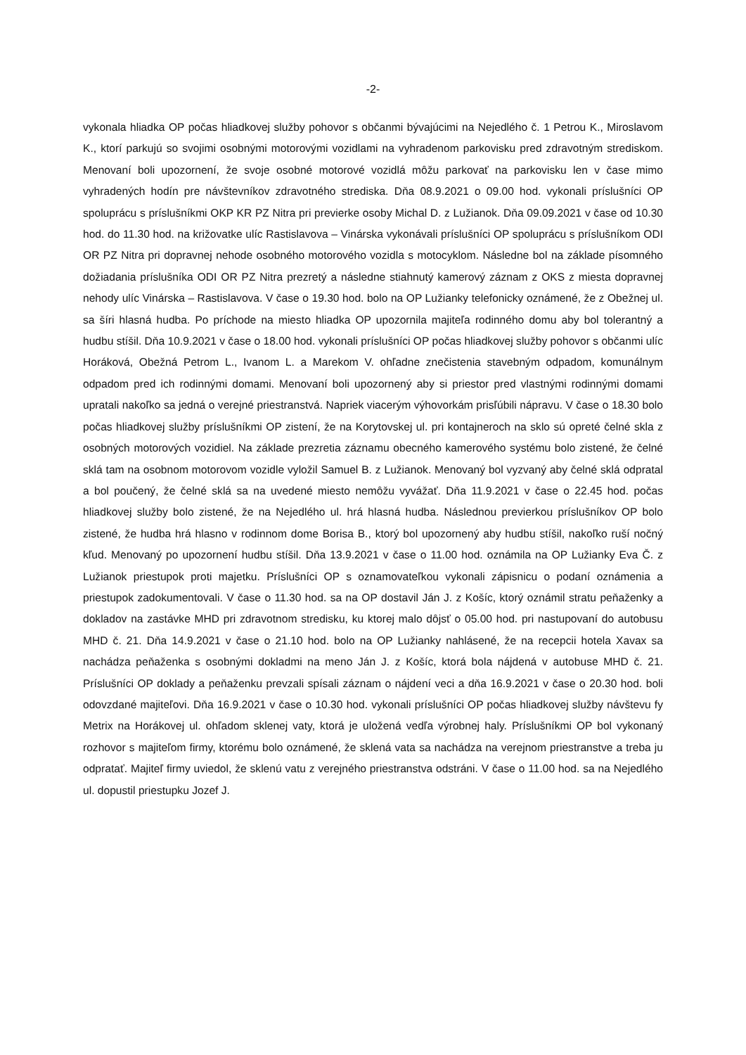-2-
vykonala hliadka OP počas hliadkovej služby pohovor s občanmi bývajúcimi na Nejedlého č. 1 Petrou K., Miroslavom K., ktorí parkujú so svojimi osobnými motorovými vozidlami na vyhradenom parkovisku pred zdravotným strediskom. Menovaní boli upozornení, že svoje osobné motorové vozidlá môžu parkovať na parkovisku len v čase mimo vyhradených hodín pre návštevníkov zdravotného strediska. Dňa 08.9.2021 o 09.00 hod. vykonali príslušníci OP spoluprácu s príslušníkmi OKP KR PZ Nitra pri previerke osoby Michal D. z Lužianok. Dňa 09.09.2021 v čase od 10.30 hod. do 11.30 hod. na križovatke ulíc Rastislavova – Vinárska vykonávali príslušníci OP spoluprácu s príslušníkom ODI OR PZ Nitra pri dopravnej nehode osobného motorového vozidla s motocyklom. Následne bol na základe písomného dožiadania príslušníka ODI OR PZ Nitra prezretý a následne stiahnutý kamerový záznam z OKS z miesta dopravnej nehody ulíc Vinárska – Rastislavova. V čase o 19.30 hod. bolo na OP Lužianky telefonicky oznámené, že z Obežnej ul. sa šíri hlasná hudba. Po príchode na miesto hliadka OP upozornila majiteľa rodinného domu aby bol tolerantný a hudbu stíšil. Dňa 10.9.2021 v čase o 18.00 hod. vykonali príslušníci OP počas hliadkovej služby pohovor s občanmi ulíc Horáková, Obežná Petrom L., Ivanom L. a Marekom V. ohľadne znečistenia stavebným odpadom, komunálnym odpadom pred ich rodinnými domami. Menovaní boli upozornený aby si priestor pred vlastnými rodinnými domami upratali nakoľko sa jedná o verejné priestranstvá. Napriek viacerým výhovorkám prisľúbili nápravu. V čase o 18.30 bolo počas hliadkovej služby príslušníkmi OP zistení, že na Korytovskej ul. pri kontajneroch na sklo sú opreté čelné skla z osobných motorových vozidiel. Na základe prezretia záznamu obecného kamerového systému bolo zistené, že čelné sklá tam na osobnom motorovom vozidle vyložil Samuel B. z Lužianok. Menovaný bol vyzvaný aby čelné sklá odpratal a bol poučený, že čelné sklá sa na uvedené miesto nemôžu vyvážať. Dňa 11.9.2021 v čase o 22.45 hod. počas hliadkovej služby bolo zistené, že na Nejedlého ul. hrá hlasná hudba. Následnou previerkou príslušníkov OP bolo zistené, že hudba hrá hlasno v rodinnom dome Borisa B., ktorý bol upozornený aby hudbu stíšil, nakoľko ruší nočný kľud. Menovaný po upozornení hudbu stíšil. Dňa 13.9.2021 v čase o 11.00 hod. oznámila na OP Lužianky Eva Č. z Lužianok priestupok proti majetku. Príslušníci OP s oznamovateľkou vykonali zápisnicu o podaní oznámenia a priestupok zadokumentovali. V čase o 11.30 hod. sa na OP dostavil Ján J. z Košíc, ktorý oznámil stratu peňaženky a dokladov na zastávke MHD pri zdravotnom stredisku, ku ktorej malo dôjsť o 05.00 hod. pri nastupovaní do autobusu MHD č. 21. Dňa 14.9.2021 v čase o 21.10 hod. bolo na OP Lužianky nahlásené, že na recepcii hotela Xavax sa nachádza peňaženka s osobnými dokladmi na meno Ján J. z Košíc, ktorá bola nájdená v autobuse MHD č. 21. Príslušníci OP doklady a peňaženku prevzali spísali záznam o nájdení veci a dňa 16.9.2021 v čase o 20.30 hod. boli odovzdané majiteľovi. Dňa 16.9.2021 v čase o 10.30 hod. vykonali príslušníci OP počas hliadkovej služby návštevu fy Metrix na Horákovej ul. ohľadom sklenej vaty, ktorá je uložená vedľa výrobnej haly. Príslušníkmi OP bol vykonaný rozhovor s majiteľom firmy, ktorému bolo oznámené, že sklená vata sa nachádza na verejnom priestranstve a treba ju odpratať. Majiteľ firmy uviedol, že sklenú vatu z verejného priestranstva odstráni. V čase o 11.00 hod. sa na Nejedlého ul. dopustil priestupku Jozef J.